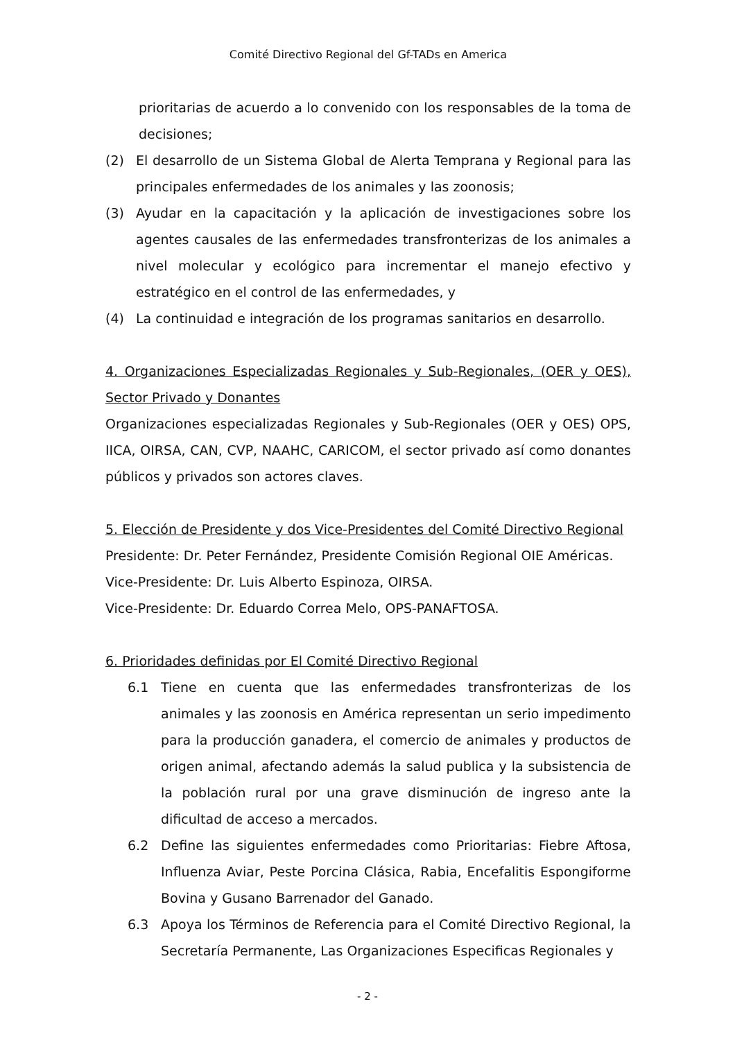Comité Directivo Regional del Gf-TADs en America
prioritarias de acuerdo a lo convenido con los responsables de la toma de decisiones;
(2) El desarrollo de un Sistema Global de Alerta Temprana y Regional para las principales enfermedades de los animales y las zoonosis;
(3) Ayudar en la capacitación y la aplicación de investigaciones sobre los agentes causales de las enfermedades transfronterizas de los animales a nivel molecular y ecológico para incrementar el manejo efectivo y estratégico en el control de las enfermedades, y
(4) La continuidad e integración de los programas sanitarios en desarrollo.
4. Organizaciones Especializadas Regionales y Sub-Regionales, (OER y OES), Sector Privado y Donantes
Organizaciones especializadas Regionales y Sub-Regionales (OER y OES) OPS, IICA, OIRSA, CAN, CVP, NAAHC, CARICOM, el sector privado así como donantes públicos y privados son actores claves.
5. Elección de Presidente y dos Vice-Presidentes del Comité Directivo Regional
Presidente: Dr. Peter Fernández, Presidente Comisión Regional OIE Américas.
Vice-Presidente: Dr. Luis Alberto Espinoza, OIRSA.
Vice-Presidente: Dr. Eduardo Correa Melo, OPS-PANAFTOSA.
6. Prioridades definidas por El Comité Directivo Regional
6.1 Tiene en cuenta que las enfermedades transfronterizas de los animales y las zoonosis en América representan un serio impedimento para la producción ganadera, el comercio de animales y productos de origen animal, afectando además la salud publica y la subsistencia de la población rural por una grave disminución de ingreso ante la dificultad de acceso a mercados.
6.2 Define las siguientes enfermedades como Prioritarias: Fiebre Aftosa, Influenza Aviar, Peste Porcina Clásica, Rabia, Encefalitis Espongiforme Bovina y Gusano Barrenador del Ganado.
6.3 Apoya los Términos de Referencia para el Comité Directivo Regional, la Secretaría Permanente, Las Organizaciones Especificas Regionales y
- 2 -